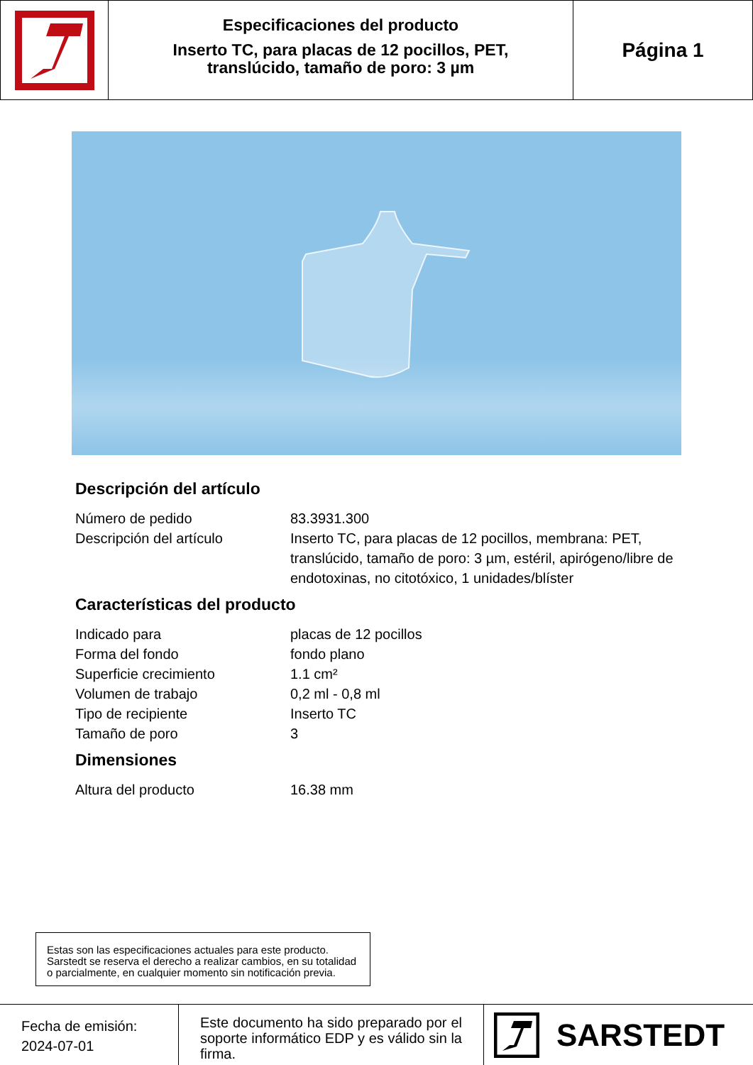Especificaciones del producto
Inserto TC, para placas de 12 pocillos, PET,
translúcido, tamaño de poro: 3 µm
Página 1
Descripción del artículo
| Número de pedido | 83.3931.300 |
| Descripción del artículo | Inserto TC, para placas de 12 pocillos, membrana: PET, translúcido, tamaño de poro: 3 µm, estéril, apirógeno/libre de endotoxinas, no citotóxico, 1 unidades/blíster |
Características del producto
| Indicado para | placas de 12 pocillos |
| Forma del fondo | fondo plano |
| Superficie crecimiento | 1.1 cm² |
| Volumen de trabajo | 0,2 ml - 0,8 ml |
| Tipo de recipiente | Inserto TC |
| Tamaño de poro | 3 |
Dimensiones
| Altura del producto | 16.38 mm |
Estas son las especificaciones actuales para este producto. Sarstedt se reserva el derecho a realizar cambios, en su totalidad o parcialmente, en cualquier momento sin notificación previa.
Fecha de emisión:
2024-07-01
Este documento ha sido preparado por el soporte informático EDP y es válido sin la firma.
SARSTEDT